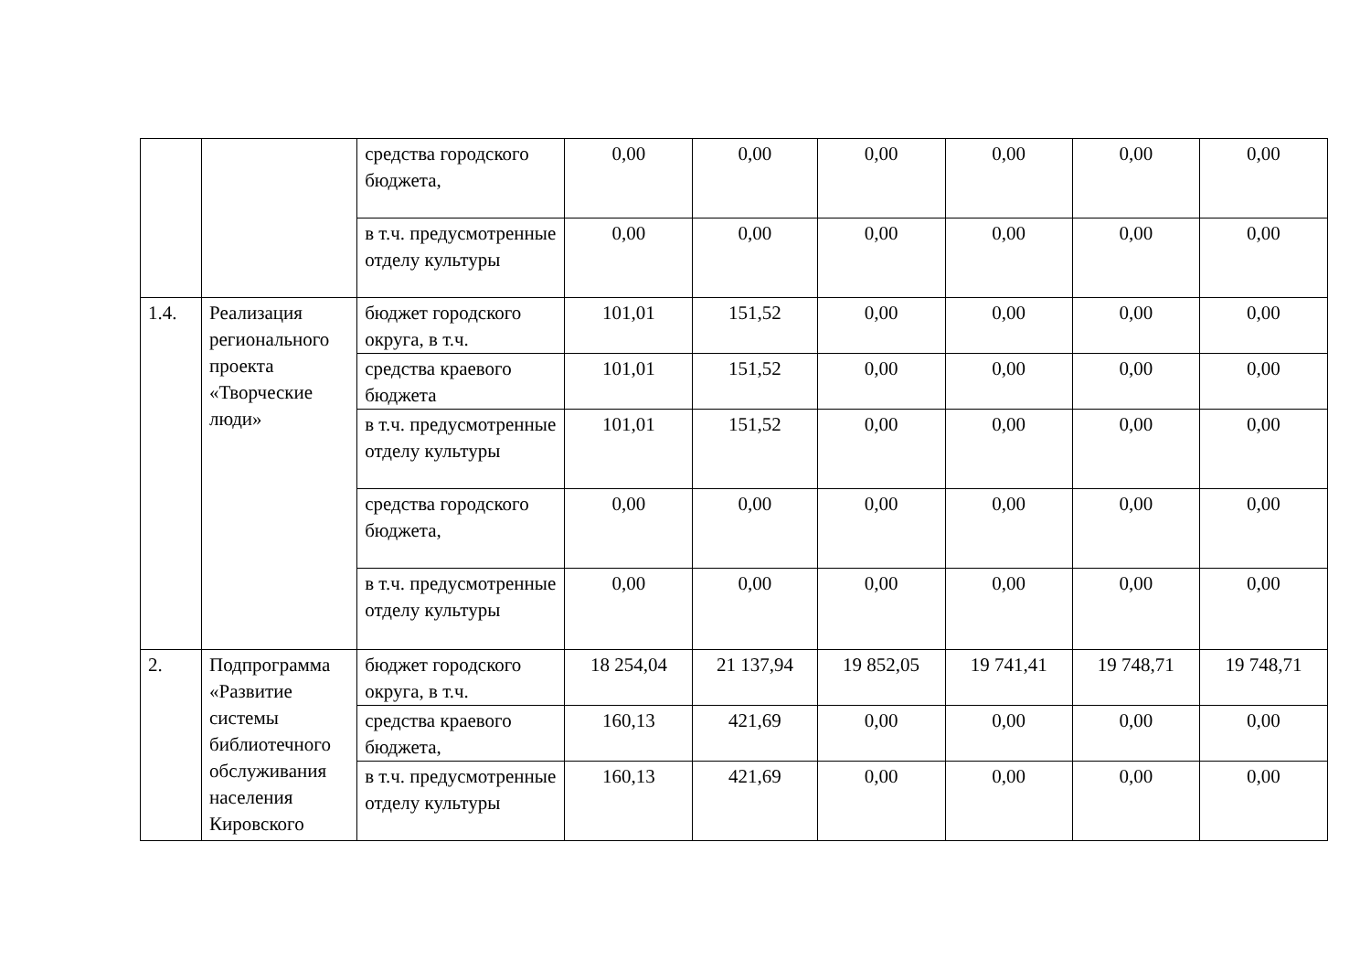| | | средства городского бюджета, | 0,00 | 0,00 | 0,00 | 0,00 | 0,00 | 0,00 |
| | | в т.ч. предусмотренные отделу культуры | 0,00 | 0,00 | 0,00 | 0,00 | 0,00 | 0,00 |
| 1.4. | Реализация регионального проекта «Творческие люди» | бюджет городского округа, в т.ч. | 101,01 | 151,52 | 0,00 | 0,00 | 0,00 | 0,00 |
| | | средства краевого бюджета | 101,01 | 151,52 | 0,00 | 0,00 | 0,00 | 0,00 |
| | | в т.ч. предусмотренные отделу культуры | 101,01 | 151,52 | 0,00 | 0,00 | 0,00 | 0,00 |
| | | средства городского бюджета, | 0,00 | 0,00 | 0,00 | 0,00 | 0,00 | 0,00 |
| | | в т.ч. предусмотренные отделу культуры | 0,00 | 0,00 | 0,00 | 0,00 | 0,00 | 0,00 |
| 2. | Подпрограмма «Развитие системы библиотечного обслуживания населения Кировского | бюджет городского округа, в т.ч. | 18 254,04 | 21 137,94 | 19 852,05 | 19 741,41 | 19 748,71 | 19 748,71 |
| | | средства краевого бюджета, | 160,13 | 421,69 | 0,00 | 0,00 | 0,00 | 0,00 |
| | | в т.ч. предусмотренные отделу культуры | 160,13 | 421,69 | 0,00 | 0,00 | 0,00 | 0,00 |